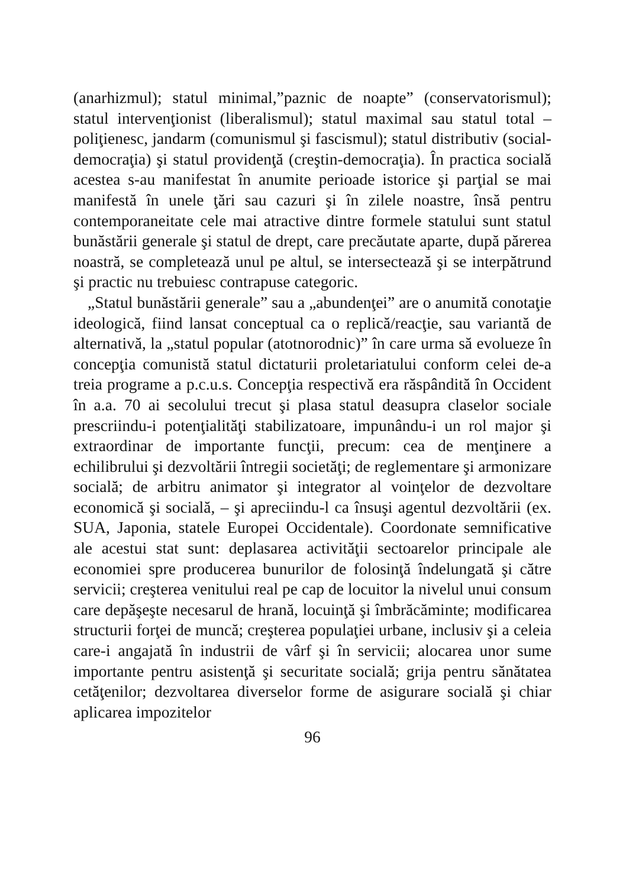(anarhizmul); statul minimal,”paznic de noapte” (conservatorismul); statul intervenţionist (liberalismul); statul maximal sau statul total – poliţienesc, jandarm (comunismul şi fascismul); statul distributiv (social-democraţia) şi statul providenţă (creştin-democraţia). În practica socială acestea s-au manifestat în anumite perioade istorice şi parţial se mai manifestă în unele ţări sau cazuri şi în zilele noastre, însă pentru contemporaneitate cele mai atractive dintre formele statului sunt statul bunăstării generale şi statul de drept, care precăutate aparte, după părerea noastră, se completează unul pe altul, se intersectează şi se interpătrund şi practic nu trebuiesc contrapuse categoric.
„Statul bunăstării generale” sau a „abundenţei” are o anumită conotaţie ideologică, fiind lansat conceptual ca o replică/reacţie, sau variantă de alternativă, la „statul popular (atotnorodnic)” în care urma să evolueze în concepţia comunistă statul dictaturii proletariatului conform celei de-a treia programe a p.c.u.s. Concepţia respectivă era răspândită în Occident în a.a. 70 ai secolului trecut şi plasa statul deasupra claselor sociale prescriindu-i potenţialităţi stabilizatoare, impunându-i un rol major şi extraordinar de importante funcţii, precum: cea de menţinere a echilibrului şi dezvoltării întregii societăţi; de reglementare şi armonizare socială; de arbitru animator şi integrator al voinţelor de dezvoltare economică şi socială, – şi apreciindu-l ca însuşi agentul dezvoltării (ex. SUA, Japonia, statele Europei Occidentale). Coordonate semnificative ale acestui stat sunt: deplasarea activităţii sectoarelor principale ale economiei spre producerea bunurilor de folosinţă îndelungată şi către servicii; creşterea venitului real pe cap de locuitor la nivelul unui consum care depăşeşte necesarul de hrană, locuinţă şi îmbrăcăminte; modificarea structurii forţei de muncă; creşterea populaţiei urbane, inclusiv şi a celeia care-i angajată în industrii de vârf şi în servicii; alocarea unor sume importante pentru asistenţă şi securitate socială; grija pentru sănătatea cetăţenilor; dezvoltarea diverselor forme de asigurare socială şi chiar aplicarea impozitelor
96